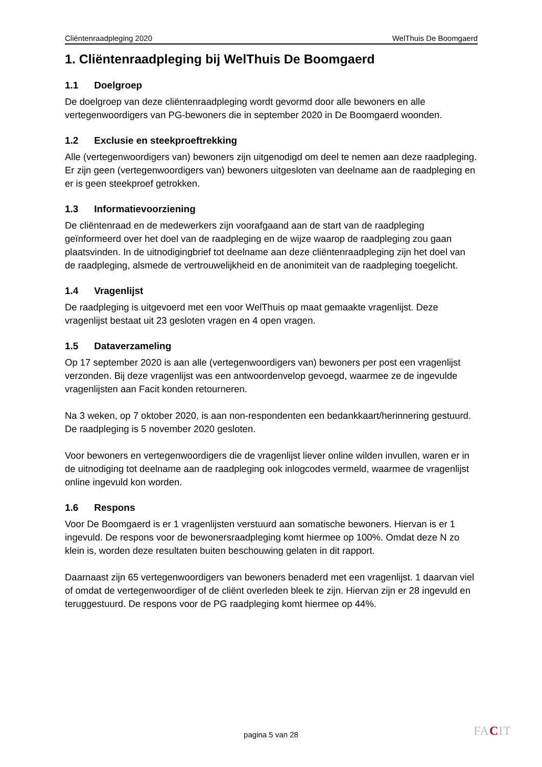Cliëntenraadpleging 2020 WelThuis De Boomgaerd
1. Cliëntenraadpleging bij WelThuis De Boomgaerd
1.1 Doelgroep
De doelgroep van deze cliëntenraadpleging wordt gevormd door alle bewoners en alle vertegenwoordigers van PG-bewoners die in september 2020 in De Boomgaerd woonden.
1.2 Exclusie en steekproeftrekking
Alle (vertegenwoordigers van) bewoners zijn uitgenodigd om deel te nemen aan deze raadpleging. Er zijn geen (vertegenwoordigers van) bewoners uitgesloten van deelname aan de raadpleging en er is geen steekproef getrokken.
1.3 Informatievoorziening
De cliëntenraad en de medewerkers zijn voorafgaand aan de start van de raadpleging geïnformeerd over het doel van de raadpleging en de wijze waarop de raadpleging zou gaan plaatsvinden. In de uitnodigingbrief tot deelname aan deze cliëntenraadpleging zijn het doel van de raadpleging, alsmede de vertrouwelijkheid en de anonimiteit van de raadpleging toegelicht.
1.4 Vragenlijst
De raadpleging is uitgevoerd met een voor WelThuis op maat gemaakte vragenlijst. Deze vragenlijst bestaat uit 23 gesloten vragen en 4 open vragen.
1.5 Dataverzameling
Op 17 september 2020 is aan alle (vertegenwoordigers van) bewoners per post een vragenlijst verzonden. Bij deze vragenlijst was een antwoordenvelop gevoegd, waarmee ze de ingevulde vragenlijsten aan Facit konden retourneren.
Na 3 weken, op 7 oktober 2020, is aan non-respondenten een bedankkaart/herinnering gestuurd. De raadpleging is 5 november 2020 gesloten.
Voor bewoners en vertegenwoordigers die de vragenlijst liever online wilden invullen, waren er in de uitnodiging tot deelname aan de raadpleging ook inlogcodes vermeld, waarmee de vragenlijst online ingevuld kon worden.
1.6 Respons
Voor De Boomgaerd is er 1 vragenlijsten verstuurd aan somatische bewoners. Hiervan is er 1 ingevuld. De respons voor de bewonersraadpleging komt hiermee op 100%. Omdat deze N zo klein is, worden deze resultaten buiten beschouwing gelaten in dit rapport.
Daarnaast zijn 65 vertegenwoordigers van bewoners benaderd met een vragenlijst. 1 daarvan viel of omdat de vertegenwoordiger of de cliënt overleden bleek te zijn. Hiervan zijn er 28 ingevuld en teruggestuurd. De respons voor de PG raadpleging komt hiermee op 44%.
pagina 5 van 28 FACIT